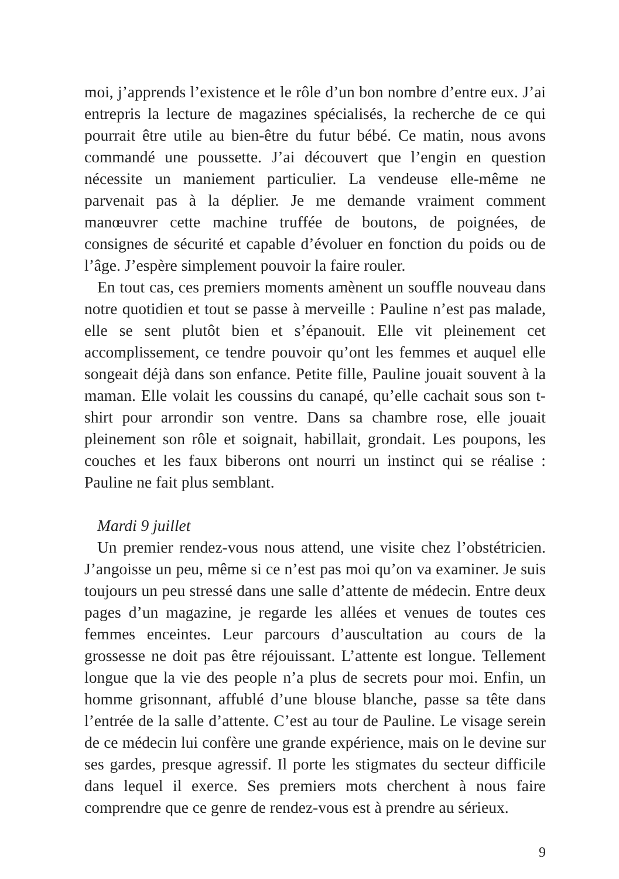moi, j’apprends l’existence et le rôle d’un bon nombre d’entre eux. J’ai entrepris la lecture de magazines spécialisés, la recherche de ce qui pourrait être utile au bien-être du futur bébé. Ce matin, nous avons commandé une poussette. J’ai découvert que l’engin en question nécessite un maniement particulier. La vendeuse elle-même ne parvenait pas à la déplier. Je me demande vraiment comment manœuvrer cette machine truffée de boutons, de poignées, de consignes de sécurité et capable d’évoluer en fonction du poids ou de l’âge. J’espère simplement pouvoir la faire rouler.
En tout cas, ces premiers moments amènent un souffle nouveau dans notre quotidien et tout se passe à merveille : Pauline n’est pas malade, elle se sent plutôt bien et s’épanouit. Elle vit pleinement cet accomplissement, ce tendre pouvoir qu’ont les femmes et auquel elle songeait déjà dans son enfance. Petite fille, Pauline jouait souvent à la maman. Elle volait les coussins du canapé, qu’elle cachait sous son t-shirt pour arrondir son ventre. Dans sa chambre rose, elle jouait pleinement son rôle et soignait, habillait, grondait. Les poupons, les couches et les faux biberons ont nourri un instinct qui se réalise : Pauline ne fait plus semblant.
Mardi 9 juillet
Un premier rendez-vous nous attend, une visite chez l’obstétricien. J’angoisse un peu, même si ce n’est pas moi qu’on va examiner. Je suis toujours un peu stressé dans une salle d’attente de médecin. Entre deux pages d’un magazine, je regarde les allées et venues de toutes ces femmes enceintes. Leur parcours d’auscultation au cours de la grossesse ne doit pas être réjouissant. L’attente est longue. Tellement longue que la vie des people n’a plus de secrets pour moi. Enfin, un homme grisonnant, affublé d’une blouse blanche, passe sa tête dans l’entrée de la salle d’attente. C’est au tour de Pauline. Le visage serein de ce médecin lui confère une grande expérience, mais on le devine sur ses gardes, presque agressif. Il porte les stigmates du secteur difficile dans lequel il exerce. Ses premiers mots cherchent à nous faire comprendre que ce genre de rendez-vous est à prendre au sérieux.
9